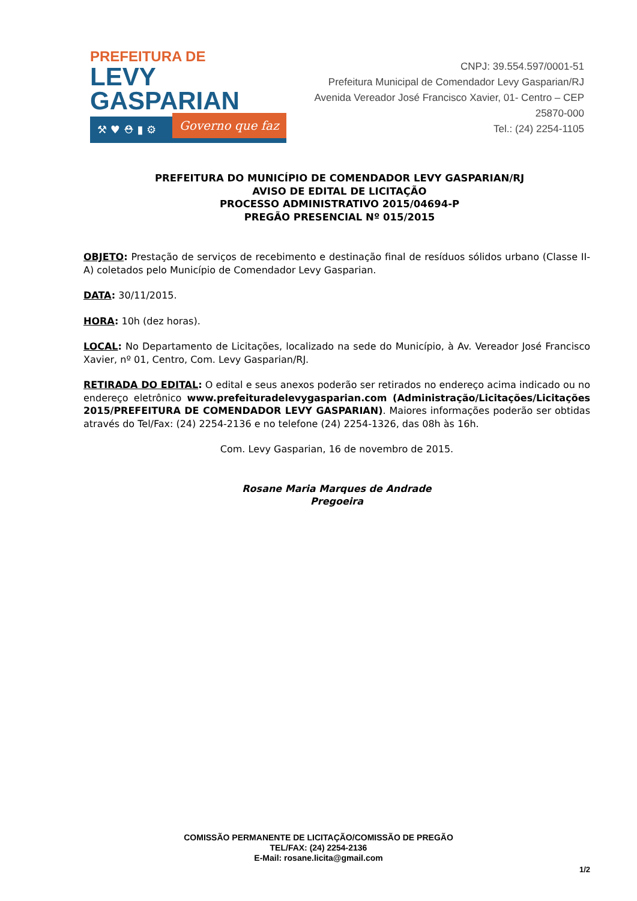PREFEITURA DE
LEVY GASPARIAN
⚒ ♥ ⛑ ▮ ⚙ Governo que faz
CNPJ: 39.554.597/0001-51
Prefeitura Municipal de Comendador Levy Gasparian/RJ
Avenida Vereador José Francisco Xavier, 01- Centro – CEP 25870-000
Tel.: (24) 2254-1105
PREFEITURA DO MUNICÍPIO DE COMENDADOR LEVY GASPARIAN/RJ
AVISO DE EDITAL DE LICITAÇÃO
PROCESSO ADMINISTRATIVO 2015/04694-P
PREGÃO PRESENCIAL Nº 015/2015
OBJETO: Prestação de serviços de recebimento e destinação final de resíduos sólidos urbano (Classe II-A) coletados pelo Município de Comendador Levy Gasparian.
DATA: 30/11/2015.
HORA: 10h (dez horas).
LOCAL: No Departamento de Licitações, localizado na sede do Município, à Av. Vereador José Francisco Xavier, nº 01, Centro, Com. Levy Gasparian/RJ.
RETIRADA DO EDITAL: O edital e seus anexos poderão ser retirados no endereço acima indicado ou no endereço eletrônico www.prefeituradelevygasparian.com (Administração/Licitações/Licitações 2015/PREFEITURA DE COMENDADOR LEVY GASPARIAN). Maiores informações poderão ser obtidas através do Tel/Fax: (24) 2254-2136 e no telefone (24) 2254-1326, das 08h às 16h.
Com. Levy Gasparian, 16 de novembro de 2015.
Rosane Maria Marques de Andrade
Pregoeira
COMISSÃO PERMANENTE DE LICITAÇÃO/COMISSÃO DE PREGÃO
TEL/FAX: (24) 2254-2136
E-Mail: rosane.licita@gmail.com
1/2